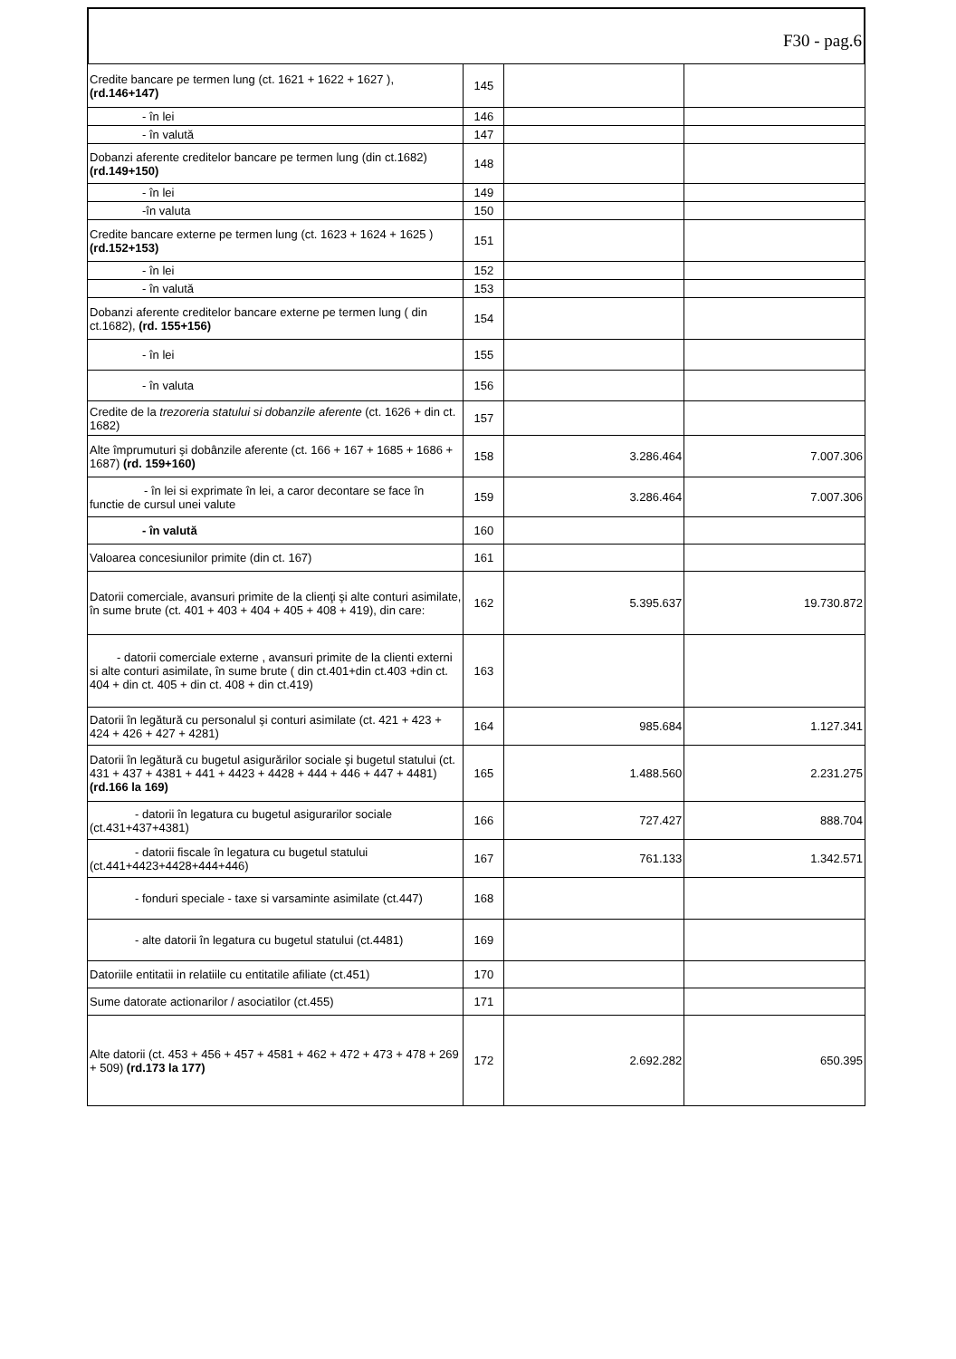F30 - pag.6
| Credite bancare pe termen lung (ct. 1621 + 1622 + 1627 ), (rd.146+147) | 145 | | |
| - în lei | 146 | | |
| - în valută | 147 | | |
| Dobanzi aferente creditelor bancare pe termen lung (din ct.1682) (rd.149+150) | 148 | | |
| - în lei | 149 | | |
| -în valuta | 150 | | |
| Credite bancare externe pe termen lung (ct. 1623 + 1624 + 1625 ) (rd.152+153) | 151 | | |
| - în lei | 152 | | |
| - în valută | 153 | | |
| Dobanzi aferente creditelor bancare externe pe termen lung ( din ct.1682), (rd. 155+156) | 154 | | |
| - în lei | 155 | | |
| - în valuta | 156 | | |
| Credite de la trezoreria statului si dobanzile aferente (ct. 1626 + din ct. 1682) | 157 | | |
| Alte împrumuturi şi dobânzile aferente (ct. 166 + 167 + 1685 + 1686 + 1687) (rd. 159+160) | 158 | 3.286.464 | 7.007.306 |
| - în lei si exprimate în lei, a caror decontare se face în functie de cursul unei valute | 159 | 3.286.464 | 7.007.306 |
| - în valută | 160 | | |
| Valoarea concesiunilor primite (din ct. 167) | 161 | | |
| Datorii comerciale, avansuri primite de la clienţi şi alte conturi asimilate, în sume brute (ct. 401 + 403 + 404 + 405 + 408 + 419), din care: | 162 | 5.395.637 | 19.730.872 |
| - datorii comerciale externe , avansuri primite de la clienti externi si alte conturi asimilate, în sume brute ( din ct.401+din ct.403 +din ct. 404 + din ct. 405 + din ct. 408 + din ct.419) | 163 | | |
| Datorii în legătură cu personalul şi conturi asimilate (ct. 421 + 423 + 424 + 426 + 427 + 4281) | 164 | 985.684 | 1.127.341 |
| Datorii în legătură cu bugetul asigurărilor sociale şi bugetul statului (ct. 431 + 437 + 4381 + 441 + 4423 + 4428 + 444 + 446 + 447 + 4481) (rd.166 la 169) | 165 | 1.488.560 | 2.231.275 |
| - datorii în legatura cu bugetul asigurarilor sociale (ct.431+437+4381) | 166 | 727.427 | 888.704 |
| - datorii fiscale în legatura cu bugetul statului (ct.441+4423+4428+444+446) | 167 | 761.133 | 1.342.571 |
| - fonduri speciale - taxe si varsaminte asimilate (ct.447) | 168 | | |
| - alte datorii în legatura cu bugetul statului (ct.4481) | 169 | | |
| Datoriile entitatii in relatiile cu entitatile afiliate (ct.451) | 170 | | |
| Sume datorate actionarilor / asociatilor (ct.455) | 171 | | |
| Alte datorii (ct. 453 + 456 + 457 + 4581 + 462 + 472 + 473 + 478 + 269 + 509) (rd.173 la 177) | 172 | 2.692.282 | 650.395 |